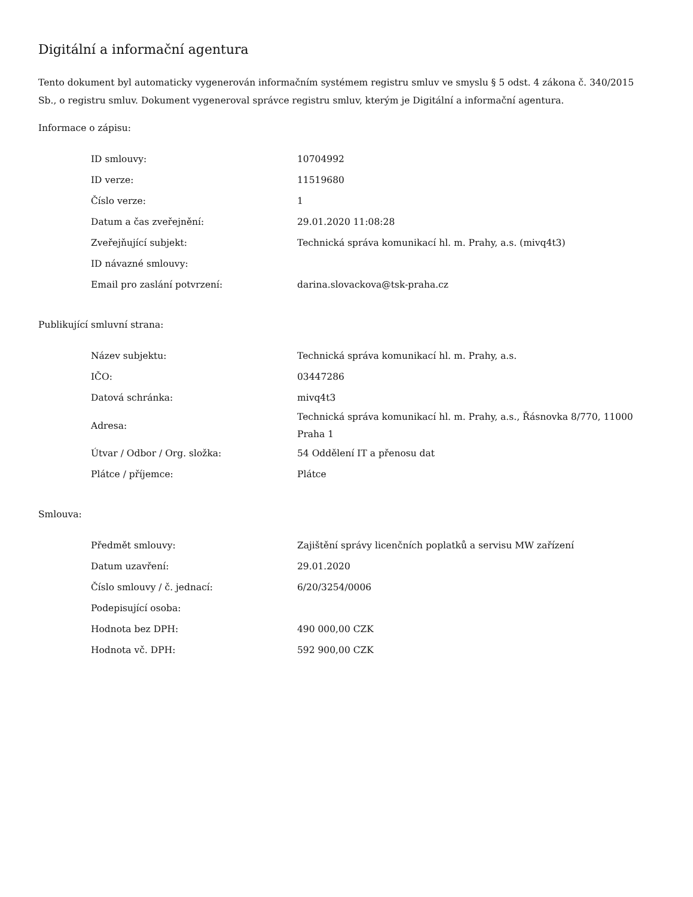Digitální a informační agentura
Tento dokument byl automaticky vygenerován informačním systémem registru smluv ve smyslu § 5 odst. 4 zákona č. 340/2015 Sb., o registru smluv. Dokument vygeneroval správce registru smluv, kterým je Digitální a informační agentura.
Informace o zápisu:
| ID smlouvy: | 10704992 |
| ID verze: | 11519680 |
| Číslo verze: | 1 |
| Datum a čas zveřejnění: | 29.01.2020 11:08:28 |
| Zveřejňující subjekt: | Technická správa komunikací hl. m. Prahy, a.s. (mivq4t3) |
| ID návazné smlouvy: | |
| Email pro zaslání potvrzení: | darina.slovackova@tsk-praha.cz |
Publikující smluvní strana:
| Název subjektu: | Technická správa komunikací hl. m. Prahy, a.s. |
| IČO: | 03447286 |
| Datová schránka: | mivq4t3 |
| Adresa: | Technická správa komunikací hl. m. Prahy, a.s., Řásnovka 8/770, 11000 Praha 1 |
| Útvar / Odbor / Org. složka: | 54 Oddělení IT a přenosu dat |
| Plátce / příjemce: | Plátce |
Smlouva:
| Předmět smlouvy: | Zajištění správy licenčních poplatků a servisu MW zařízení |
| Datum uzavření: | 29.01.2020 |
| Číslo smlouvy / č. jednací: | 6/20/3254/0006 |
| Podepisující osoba: | |
| Hodnota bez DPH: | 490 000,00 CZK |
| Hodnota vč. DPH: | 592 900,00 CZK |